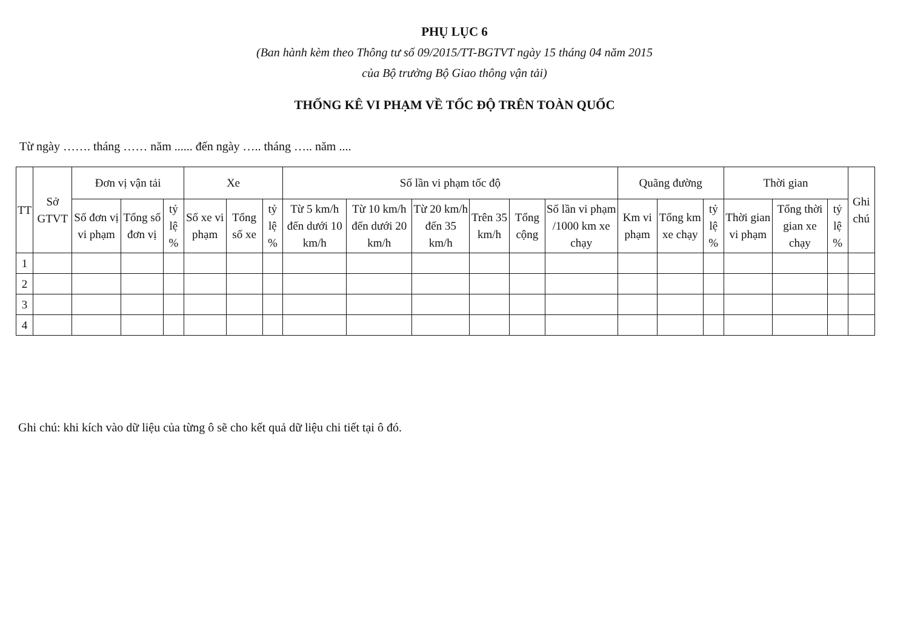PHỤ LỤC 6
(Ban hành kèm theo Thông tư số 09/2015/TT-BGTVT ngày 15 tháng 04 năm 2015
của Bộ trưởng Bộ Giao thông vận tải)
THỐNG KÊ VI PHẠM VỀ TỐC ĐỘ TRÊN TOÀN QUỐC
Từ ngày ……. tháng …… năm ...... đến ngày ….. tháng ….. năm ....
| TT | Sở GTVT | Đơn vị vận tải | | | Xe | | | Số lần vi phạm tốc độ | | | | | | Quãng đường | | | Thời gian | | | Ghi chú |
| --- | --- | --- | --- | --- | --- | --- | --- | --- | --- | --- | --- | --- | --- | --- | --- | --- | --- | --- | --- | --- |
| | | Số đơn vị vi phạm | Tổng số đơn vị | tỷ lệ % | Số xe vi phạm | Tổng số xe | tỷ lệ % | Từ 5 km/h đến dưới 10 km/h | Từ 10 km/h đến dưới 20 km/h | Từ 20 km/h đến 35 km/h | Trên 35 km/h | Tổng cộng | Số lần vi phạm /1000 km xe chạy | Km vi phạm | Tổng km xe chạy | tỷ lệ % | Thời gian vi phạm | Tổng thời gian xe chạy | tỷ lệ % | |
| 1 | | | | | | | | | | | | | | | | | | | | |
| 2 | | | | | | | | | | | | | | | | | | | | |
| 3 | | | | | | | | | | | | | | | | | | | | |
| 4 | | | | | | | | | | | | | | | | | | | | |
Ghi chú: khi kích vào dữ liệu của từng ô sẽ cho kết quả dữ liệu chi tiết tại ô đó.